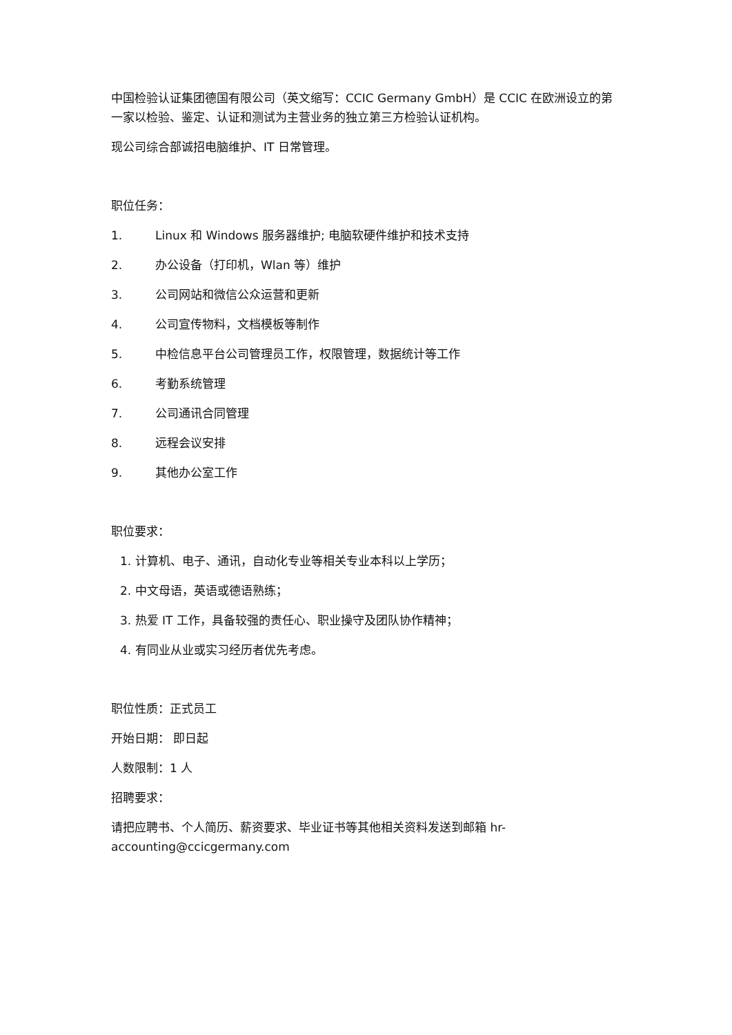中国检验认证集团德国有限公司（英文缩写：CCIC Germany GmbH）是 CCIC 在欧洲设立的第一家以检验、鉴定、认证和测试为主营业务的独立第三方检验认证机构。
现公司综合部诚招电脑维护、IT 日常管理。
职位任务：
1. Linux 和 Windows 服务器维护; 电脑软硬件维护和技术支持
2. 办公设备（打印机，Wlan 等）维护
3. 公司网站和微信公众运营和更新
4. 公司宣传物料，文档模板等制作
5. 中检信息平台公司管理员工作，权限管理，数据统计等工作
6. 考勤系统管理
7. 公司通讯合同管理
8. 远程会议安排
9. 其他办公室工作
职位要求：
1. 计算机、电子、通讯，自动化专业等相关专业本科以上学历；
2. 中文母语，英语或德语熟练；
3. 热爱 IT 工作，具备较强的责任心、职业操守及团队协作精神；
4. 有同业从业或实习经历者优先考虑。
职位性质：正式员工
开始日期： 即日起
人数限制：1 人
招聘要求：
请把应聘书、个人简历、薪资要求、毕业证书等其他相关资料发送到邮箱 hr-accounting@ccicgermany.com